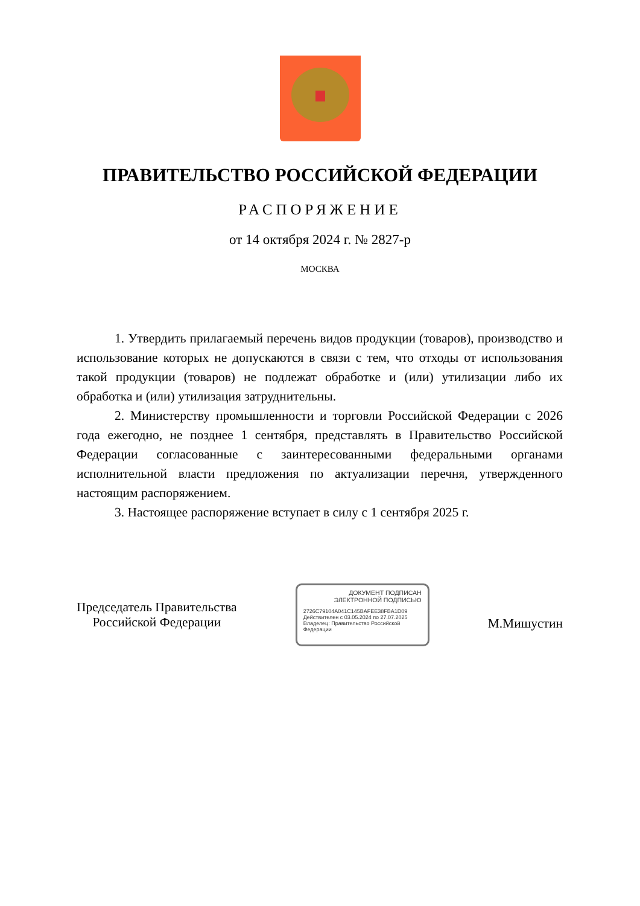ПРАВИТЕЛЬСТВО РОССИЙСКОЙ ФЕДЕРАЦИИ
РАСПОРЯЖЕНИЕ
от 14 октября 2024 г. № 2827-р
МОСКВА
1. Утвердить прилагаемый перечень видов продукции (товаров), производство и использование которых не допускаются в связи с тем, что отходы от использования такой продукции (товаров) не подлежат обработке и (или) утилизации либо их обработка и (или) утилизация затруднительны.
2. Министерству промышленности и торговли Российской Федерации с 2026 года ежегодно, не позднее 1 сентября, представлять в Правительство Российской Федерации согласованные с заинтересованными федеральными органами исполнительной власти предложения по актуализации перечня, утвержденного настоящим распоряжением.
3. Настоящее распоряжение вступает в силу с 1 сентября 2025 г.
Председатель Правительства
Российской Федерации
ДОКУМЕНТ ПОДПИСАН
ЭЛЕКТРОННОЙ ПОДПИСЬЮ
2726C79104A041C145BAFEE38FBA1D09
Действителен с 03.05.2024 по 27.07.2025
Владелец: Правительство Российской Федерации
М.Мишустин